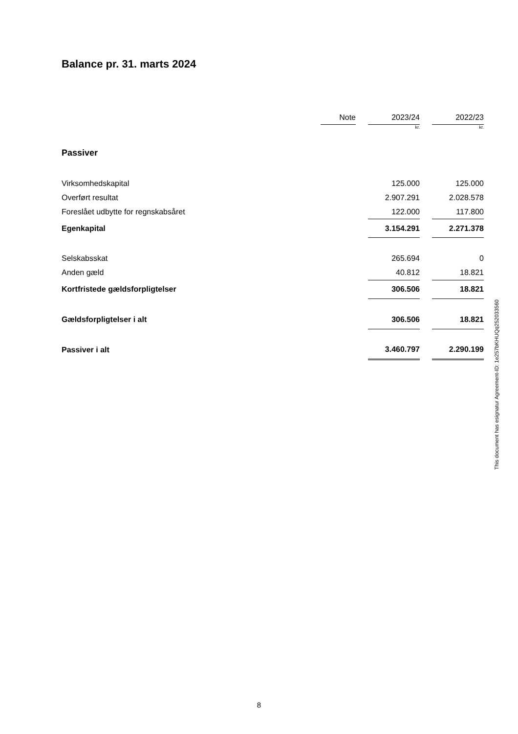Balance pr. 31. marts 2024
| | Note | | 2023/24 | | 2022/23 |
| --- | --- | --- | --- | --- | --- |
| | | | kr. | | kr. |
| Passiver | | | | | |
| Virksomhedskapital | | | 125.000 | | 125.000 |
| Overført resultat | | | 2.907.291 | | 2.028.578 |
| Foreslået udbytte for regnskabsåret | | | 122.000 | | 117.800 |
| Egenkapital | | | 3.154.291 | | 2.271.378 |
| Selskabsskat | | | 265.694 | | 0 |
| Anden gæld | | | 40.812 | | 18.821 |
| Kortfristede gældsforpligtelser | | | 306.506 | | 18.821 |
| Gældsforpligtelser i alt | | | 306.506 | | 18.821 |
| Passiver i alt | | | 3.460.797 | | 2.290.199 |
This document has esignatur Agreement-ID: 1e257bKHUQq252033560
8